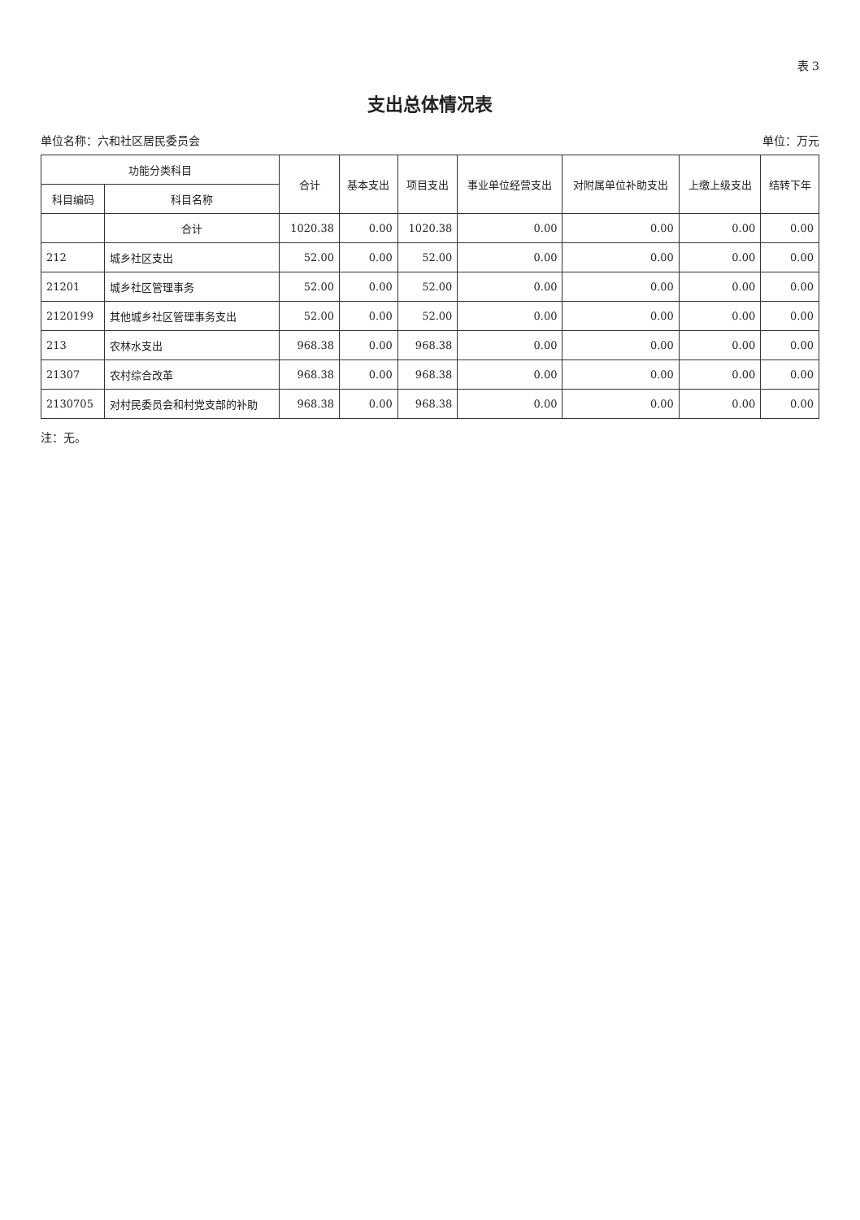表 3
支出总体情况表
单位名称：六和社区居民委员会 单位：万元
| 功能分类科目 | | 合计 | 基本支出 | 项目支出 | 事业单位经营支出 | 对附属单位补助支出 | 上缴上级支出 | 结转下年 |
| --- | --- | --- | --- | --- | --- | --- | --- | --- |
| 科目编码 | 科目名称 | | | | | | | |
| | 合计 | 1020.38 | 0.00 | 1020.38 | 0.00 | 0.00 | 0.00 | 0.00 |
| 212 | 城乡社区支出 | 52.00 | 0.00 | 52.00 | 0.00 | 0.00 | 0.00 | 0.00 |
| 21201 | 城乡社区管理事务 | 52.00 | 0.00 | 52.00 | 0.00 | 0.00 | 0.00 | 0.00 |
| 2120199 | 其他城乡社区管理事务支出 | 52.00 | 0.00 | 52.00 | 0.00 | 0.00 | 0.00 | 0.00 |
| 213 | 农林水支出 | 968.38 | 0.00 | 968.38 | 0.00 | 0.00 | 0.00 | 0.00 |
| 21307 | 农村综合改革 | 968.38 | 0.00 | 968.38 | 0.00 | 0.00 | 0.00 | 0.00 |
| 2130705 | 对村民委员会和村党支部的补助 | 968.38 | 0.00 | 968.38 | 0.00 | 0.00 | 0.00 | 0.00 |
注：无。